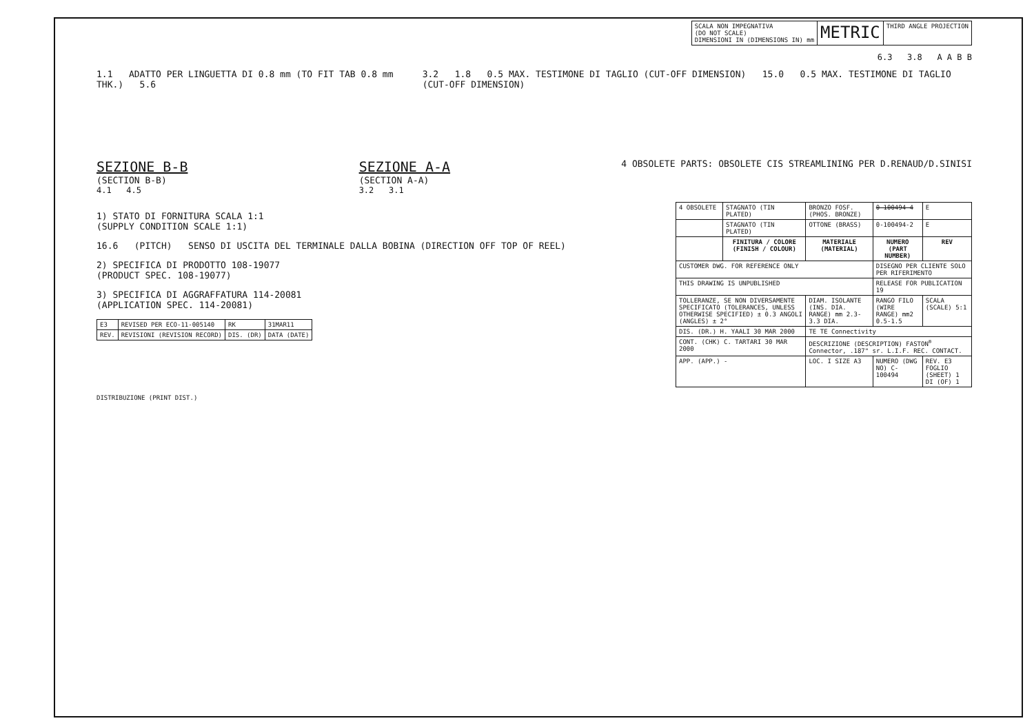| SCALA NON IMPEGNATIVA (DO NOT SCALE) DIMENSIONI IN (DIMENSIONS IN) mm | METRIC | THIRD ANGLE PROJECTION |
6.3 3.8 A A B B
1.1 ADATTO PER LINGUETTA DI 0.8 mm (TO FIT TAB 0.8 mm THK.) 5.6
3.2 1.8 0.5 MAX. TESTIMONE DI TAGLIO (CUT-OFF DIMENSION) 15.0 0.5 MAX. TESTIMONE DI TAGLIO (CUT-OFF DIMENSION)
SEZIONE B-B
(SECTION B-B)
4.1 4.5
SEZIONE A-A
(SECTION A-A)
3.2 3.1
4 OBSOLETE PARTS: OBSOLETE CIS STREAMLINING PER D.RENAUD/D.SINISI
1) STATO DI FORNITURA SCALA 1:1
(SUPPLY CONDITION SCALE 1:1)
16.6 (PITCH) SENSO DI USCITA DEL TERMINALE DALLA BOBINA (DIRECTION OFF TOP OF REEL)
2) SPECIFICA DI PRODOTTO 108-19077
(PRODUCT SPEC. 108-19077)
3) SPECIFICA DI AGGRAFFATURA 114-20081
(APPLICATION SPEC. 114-20081)
| E3 | REVISED PER ECO-11-005140 | RK | 31MAR11 |
| REV. | REVISIONI (REVISION RECORD) | DIS. (DR) | DATA (DATE) |
| 4 OBSOLETE | STAGNATO (TIN PLATED) | BRONZO FOSF. (PHOS. BRONZE) | 0-100494-4 | E |
| | STAGNATO (TIN PLATED) | OTTONE (BRASS) | 0-100494-2 | E |
| | FINITURA / COLORE (FINISH / COLOUR) | MATERIALE (MATERIAL) | NUMERO (PART NUMBER) | REV |
| CUSTOMER DWG. FOR REFERENCE ONLY | | | DISEGNO PER CLIENTE SOLO PER RIFERIMENTO | |
| THIS DRAWING IS UNPUBLISHED | | | RELEASE FOR PUBLICATION 19 | |
| TOLLERANZE, SE NON DIVERSAMENTE SPECIFICATO (TOLERANCES, UNLESS OTHERWISE SPECIFIED) ± 0.3 ANGOLI (ANGLES) ± 2° | | DIAM. ISOLANTE (INS. DIA. RANGE) mm 2.3-3.3 DIA. | RANGO FILO (WIRE RANGE) mm2 0.5-1.5 | SCALA (SCALE) 5:1 |
| DIS. (DR.) H. YAALI 30 MAR 2000 | | TE TE Connectivity | | |
| CONT. (CHK) C. TARTARI 30 MAR 2000 | | DESCRIZIONE (DESCRIPTION) FASTON<sup>®</sup> Connector, .187" sr. L.I.F. REC. CONTACT. | | |
| APP. (APP.) - | | LOC. I SIZE A3 | NUMERO (DWG NO) C-100494 | REV. E3 FOGLIO (SHEET) 1 DI (OF) 1 |
DISTRIBUZIONE (PRINT DIST.)